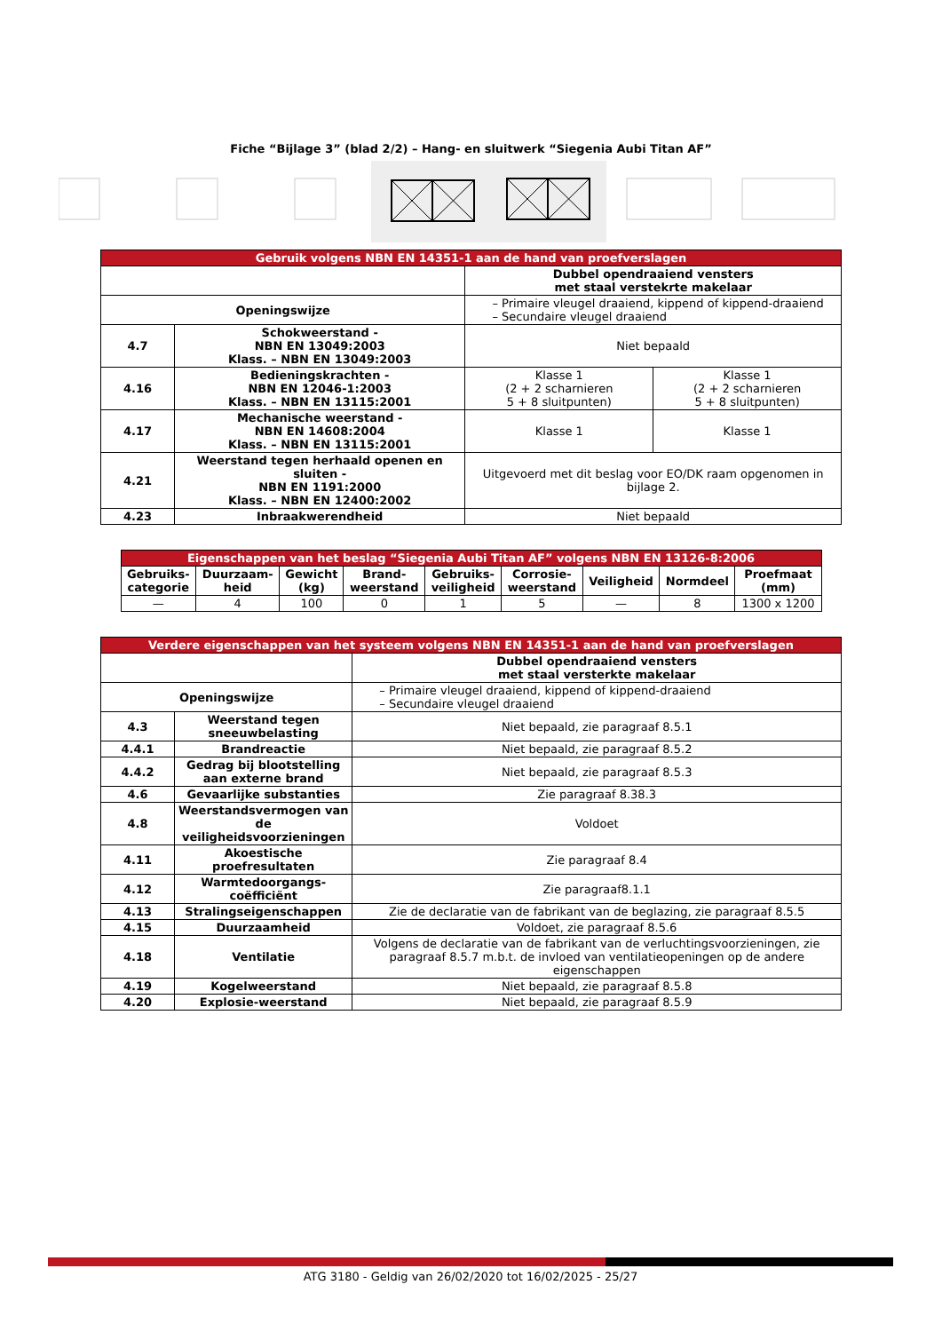Fiche “Bijlage 3” (blad 2/2) – Hang- en sluitwerk “Siegenia Aubi Titan AF”
| Gebruik volgens NBN EN 14351-1 aan de hand van proefverslagen | | | |
| | | Dubbel opendraaiend vensters met staal verstekrte makelaar | |
| Openingswijze | | – Primaire vleugel draaiend, kippend of kippend-draaiend – Secundaire vleugel draaiend | |
| 4.7 | Schokweerstand - NBN EN 13049:2003 Klass. – NBN EN 13049:2003 | Niet bepaald | |
| 4.16 | Bedieningskrachten - NBN EN 12046-1:2003 Klass. – NBN EN 13115:2001 | Klasse 1 (2 + 2 scharnieren 5 + 8 sluitpunten) | Klasse 1 (2 + 2 scharnieren 5 + 8 sluitpunten) |
| 4.17 | Mechanische weerstand - NBN EN 14608:2004 Klass. – NBN EN 13115:2001 | Klasse 1 | Klasse 1 |
| 4.21 | Weerstand tegen herhaald openen en sluiten - NBN EN 1191:2000 Klass. – NBN EN 12400:2002 | Uitgevoerd met dit beslag voor EO/DK raam opgenomen in bijlage 2. | |
| 4.23 | Inbraakwerendheid | Niet bepaald | |
| Eigenschappen van het beslag “Siegenia Aubi Titan AF” volgens NBN EN 13126-8:2006 | | | | | | | | |
| Gebruiks- categorie | Duurzaam- heid | Gewicht (kg) | Brand- weerstand | Gebruiks- veiligheid | Corrosie- weerstand | Veiligheid | Normdeel | Proefmaat (mm) |
| — | 4 | 100 | 0 | 1 | 5 | — | 8 | 1300 x 1200 |
| Verdere eigenschappen van het systeem volgens NBN EN 14351-1 aan de hand van proefverslagen | | |
| | | Dubbel opendraaiend vensters met staal versterkte makelaar |
| Openingswijze | | – Primaire vleugel draaiend, kippend of kippend-draaiend – Secundaire vleugel draaiend |
| 4.3 | Weerstand tegen sneeuwbelasting | Niet bepaald, zie paragraaf 8.5.1 |
| 4.4.1 | Brandreactie | Niet bepaald, zie paragraaf 8.5.2 |
| 4.4.2 | Gedrag bij blootstelling aan externe brand | Niet bepaald, zie paragraaf 8.5.3 |
| 4.6 | Gevaarlijke substanties | Zie paragraaf 8.38.3 |
| 4.8 | Weerstandsvermogen van de veiligheidsvoorzieningen | Voldoet |
| 4.11 | Akoestische proefresultaten | Zie paragraaf 8.4 |
| 4.12 | Warmtedoorgangs- coëfficiënt | Zie paragraaf8.1.1 |
| 4.13 | Stralingseigenschappen | Zie de declaratie van de fabrikant van de beglazing, zie paragraaf 8.5.5 |
| 4.15 | Duurzaamheid | Voldoet, zie paragraaf 8.5.6 |
| 4.18 | Ventilatie | Volgens de declaratie van de fabrikant van de verluchtingsvoorzieningen, zie paragraaf 8.5.7 m.b.t. de invloed van ventilatieopeningen op de andere eigenschappen |
| 4.19 | Kogelweerstand | Niet bepaald, zie paragraaf 8.5.8 |
| 4.20 | Explosie-weerstand | Niet bepaald, zie paragraaf 8.5.9 |
ATG 3180 - Geldig van 26/02/2020 tot 16/02/2025 - 25/27